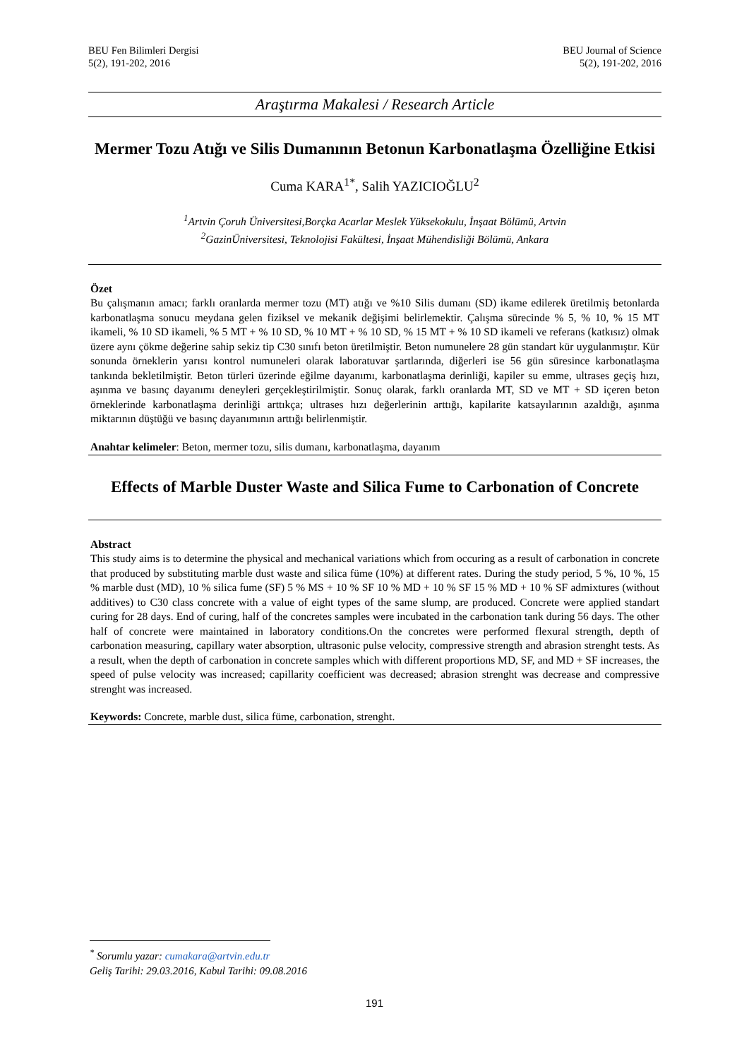BEU Fen Bilimleri Dergisi
5(2), 191-202, 2016
BEU Journal of Science
5(2), 191-202, 2016
Araştırma Makalesi / Research Article
Mermer Tozu Atığı ve Silis Dumanının Betonun Karbonatlaşma Özelliğine Etkisi
Cuma KARA<sup>1*</sup>, Salih YAZICIOĞLU<sup>2</sup>
<sup>1</sup> Artvin Çoruh Üniversitesi,Borçka Acarlar Meslek Yüksekokulu, İnşaat Bölümü, Artvin
<sup>2</sup> GazinÜniversitesi, Teknolojisi Fakültesi, İnşaat Mühendisliği Bölümü, Ankara
Özet
Bu çalışmanın amacı; farklı oranlarda mermer tozu (MT) atığı ve %10 Silis dumanı (SD) ikame edilerek üretilmiş betonlarda karbonatlaşma sonucu meydana gelen fiziksel ve mekanik değişimi belirlemektir. Çalışma sürecinde % 5, % 10, % 15 MT ikameli, % 10 SD ikameli, % 5 MT + % 10 SD, % 10 MT + % 10 SD, % 15 MT + % 10 SD ikameli ve referans (katkısız) olmak üzere aynı çökme değerine sahip sekiz tip C30 sınıfı beton üretilmiştir. Beton numunelere 28 gün standart kür uygulanmıştır. Kür sonunda örneklerin yarısı kontrol numuneleri olarak laboratuvar şartlarında, diğerleri ise 56 gün süresince karbonatlaşma tankında bekletilmiştir. Beton türleri üzerinde eğilme dayanımı, karbonatlaşma derinliği, kapiler su emme, ultrases geçiş hızı, aşınma ve basınç dayanımı deneyleri gerçekleştirilmiştir. Sonuç olarak, farklı oranlarda MT, SD ve MT + SD içeren beton örneklerinde karbonatlaşma derinliği arttıkça; ultrases hızı değerlerinin arttığı, kapilarite katsayılarının azaldığı, aşınma miktarının düştüğü ve basınç dayanımının arttığı belirlenmiştir.
Anahtar kelimeler: Beton, mermer tozu, silis dumanı, karbonatlaşma, dayanım
Effects of Marble Duster Waste and Silica Fume to Carbonation of Concrete
Abstract
This study aims is to determine the physical and mechanical variations which from occuring as a result of carbonation in concrete that produced by substituting marble dust waste and silica füme (10%) at different rates. During the study period, 5 %, 10 %, 15 % marble dust (MD), 10 % silica fume (SF) 5 % MS + 10 % SF 10 % MD + 10 % SF 15 % MD + 10 % SF admixtures (without additives) to C30 class concrete with a value of eight types of the same slump, are produced. Concrete were applied standart curing for 28 days. End of curing, half of the concretes samples were incubated in the carbonation tank during 56 days. The other half of concrete were maintained in laboratory conditions.On the concretes were performed flexural strength, depth of carbonation measuring, capillary water absorption, ultrasonic pulse velocity, compressive strength and abrasion strenght tests. As a result, when the depth of carbonation in concrete samples which with different proportions MD, SF, and MD + SF increases, the speed of pulse velocity was increased; capillarity coefficient was decreased; abrasion strenght was decrease and compressive strenght was increased.
Keywords: Concrete, marble dust, silica füme, carbonation, strenght.
<sup>*</sup> Sorumlu yazar: cumakara@artvin.edu.tr
Geliş Tarihi: 29.03.2016, Kabul Tarihi: 09.08.2016
191